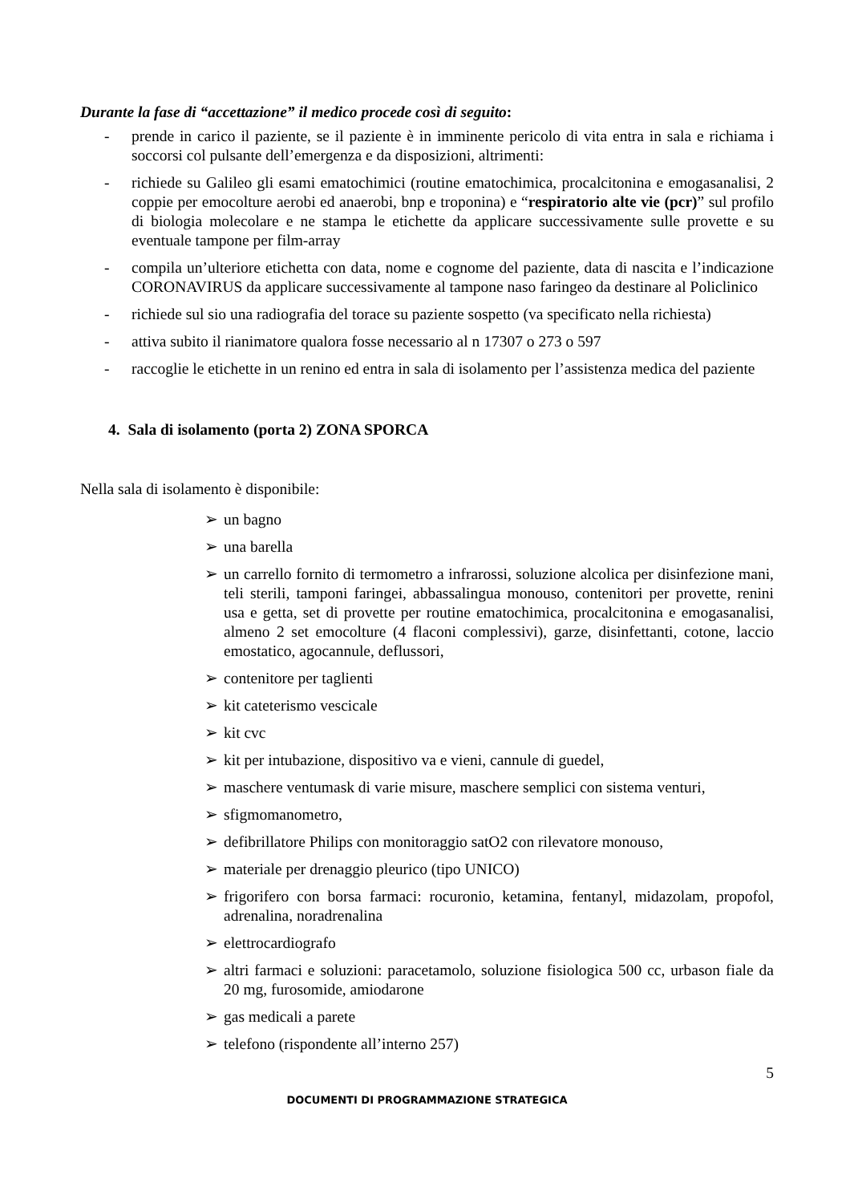Durante la fase di “accettazione” il medico procede così di seguito:
- prende in carico il paziente, se il paziente è in imminente pericolo di vita entra in sala e richiama i soccorsi col pulsante dell’emergenza e da disposizioni, altrimenti:
- richiede su Galileo gli esami ematochimici (routine ematochimica, procalcitonina e emogasanalisi, 2 coppie per emocolture aerobi ed anaerobi, bnp e troponina) e “respiratorio alte vie (pcr)” sul profilo di biologia molecolare e ne stampa le etichette da applicare successivamente sulle provette e su eventuale tampone per film-array
- compila un’ulteriore etichetta con data, nome e cognome del paziente, data di nascita e l’indicazione CORONAVIRUS da applicare successivamente al tampone naso faringeo da destinare al Policlinico
- richiede sul sio una radiografia del torace su paziente sospetto (va specificato nella richiesta)
- attiva subito il rianimatore qualora fosse necessario al n 17307 o 273 o 597
- raccoglie le etichette in un renino ed entra in sala di isolamento per l’assistenza medica del paziente
4. Sala di isolamento (porta 2) ZONA SPORCA
Nella sala di isolamento è disponibile:
➢ un bagno
➢ una barella
➢ un carrello fornito di termometro a infrarossi, soluzione alcolica per disinfezione mani, teli sterili, tamponi faringei, abbassalingua monouso, contenitori per provette, renini usa e getta, set di provette per routine ematochimica, procalcitonina e emogasanalisi, almeno 2 set emocolture (4 flaconi complessivi), garze, disinfettanti, cotone, laccio emostatico, agocannule, deflussori,
➢ contenitore per taglienti
➢ kit cateterismo vescicale
➢ kit cvc
➢ kit per intubazione, dispositivo va e vieni, cannule di guedel,
➢ maschere ventumask di varie misure, maschere semplici con sistema venturi,
➢ sfigmomanometro,
➢ defibrillatore Philips con monitoraggio satO2 con rilevatore monouso,
➢ materiale per drenaggio pleurico (tipo UNICO)
➢ frigorifero con borsa farmaci: rocuronio, ketamina, fentanyl, midazolam, propofol, adrenalina, noradrenalina
➢ elettrocardiografo
➢ altri farmaci e soluzioni: paracetamolo, soluzione fisiologica 500 cc, urbason fiale da 20 mg, furosomide, amiodarone
➢ gas medicali a parete
➢ telefono (rispondente all’interno 257)
5
DOCUMENTI DI PROGRAMMAZIONE STRATEGICA